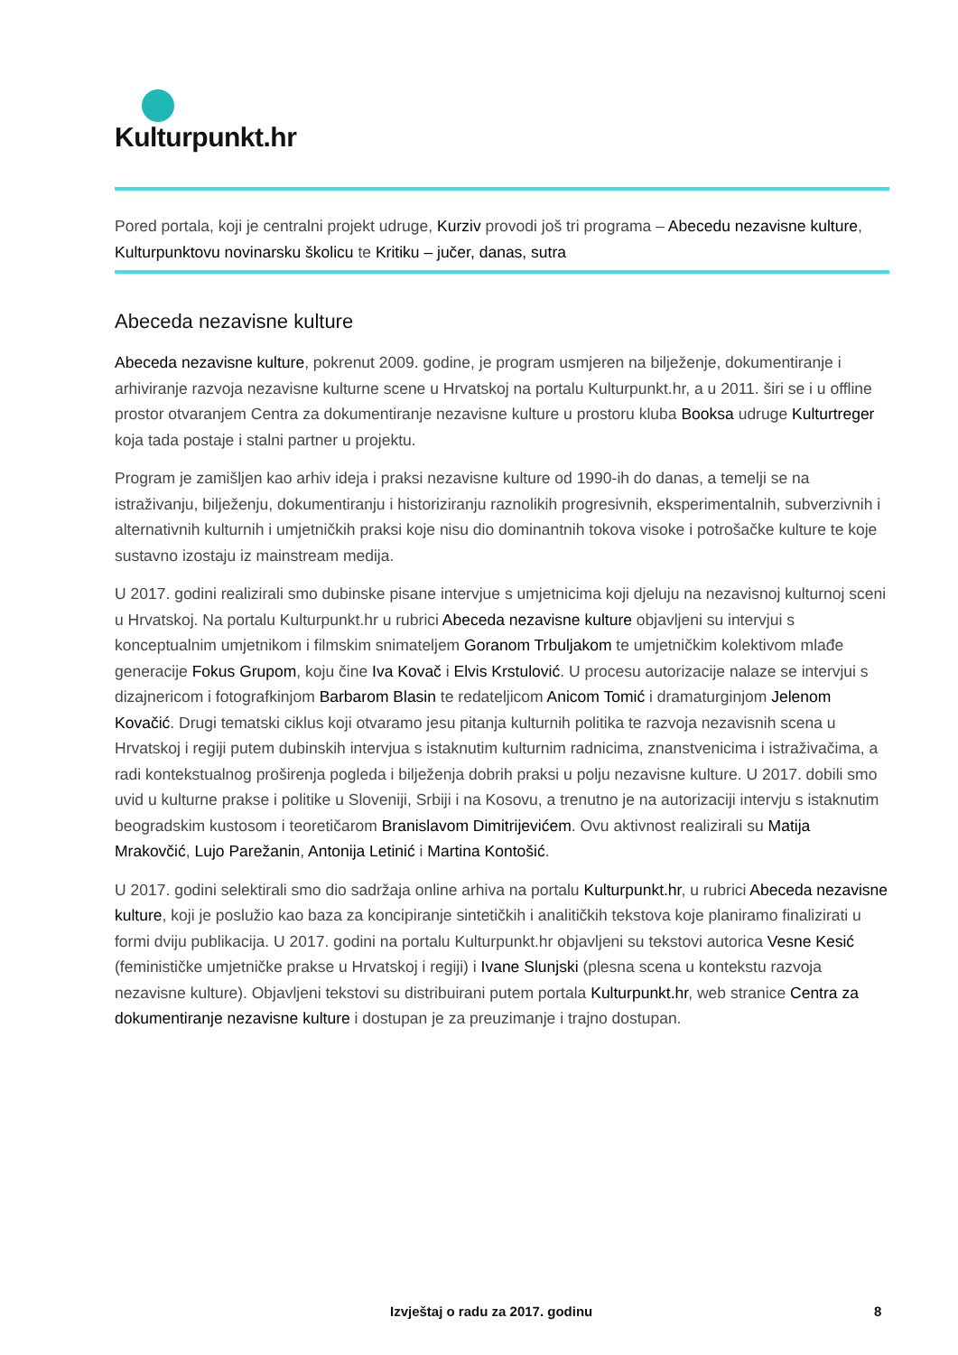Kulturpunkt.hr
Pored portala, koji je centralni projekt udruge, Kurziv provodi još tri programa – Abecedu nezavisne kulture, Kulturpunktovu novinarsku školicu te Kritiku – jučer, danas, sutra
Abeceda nezavisne kulture
Abeceda nezavisne kulture, pokrenut 2009. godine, je program usmjeren na bilježenje, dokumentiranje i arhiviranje razvoja nezavisne kulturne scene u Hrvatskoj na portalu Kulturpunkt.hr, a u 2011. širi se i u offline prostor otvaranjem Centra za dokumentiranje nezavisne kulture u prostoru kluba Booksa udruge Kulturtreger koja tada postaje i stalni partner u projektu.
Program je zamišljen kao arhiv ideja i praksi nezavisne kulture od 1990-ih do danas, a temelji se na istraživanju, bilježenju, dokumentiranju i historiziranju raznolikih progresivnih, eksperimentalnih, subverzivnih i alternativnih kulturnih i umjetničkih praksi koje nisu dio dominantnih tokova visoke i potrošačke kulture te koje sustavno izostaju iz mainstream medija.
U 2017. godini realizirali smo dubinske pisane intervjue s umjetnicima koji djeluju na nezavisnoj kulturnoj sceni u Hrvatskoj. Na portalu Kulturpunkt.hr u rubrici Abeceda nezavisne kulture objavljeni su intervjui s konceptualnim umjetnikom i filmskim snimateljem Goranom Trbuljakom te umjetničkim kolektivom mlađe generacije Fokus Grupom, koju čine Iva Kovač i Elvis Krstulović. U procesu autorizacije nalaze se intervjui s dizajnericom i fotografkinjom Barbarom Blasin te redateljicom Anicom Tomić i dramaturginjom Jelenom Kovačić. Drugi tematski ciklus koji otvaramo jesu pitanja kulturnih politika te razvoja nezavisnih scena u Hrvatskoj i regiji putem dubinskih intervjua s istaknutim kulturnim radnicima, znanstvenicima i istraživačima, a radi kontekstualnog proširenja pogleda i bilježenja dobrih praksi u polju nezavisne kulture. U 2017. dobili smo uvid u kulturne prakse i politike u Sloveniji, Srbiji i na Kosovu, a trenutno je na autorizaciji intervju s istaknutim beogradskim kustosom i teoretičarom Branislavom Dimitrijevićem. Ovu aktivnost realizirali su Matija Mrakovčić, Lujo Parežanin, Antonija Letinić i Martina Kontošić.
U 2017. godini selektirali smo dio sadržaja online arhiva na portalu Kulturpunkt.hr, u rubrici Abeceda nezavisne kulture, koji je poslužio kao baza za koncipiranje sintetičkih i analitičkih tekstova koje planiramo finalizirati u formi dviju publikacija. U 2017. godini na portalu Kulturpunkt.hr objavljeni su tekstovi autorica Vesne Kesić (feminističke umjetničke prakse u Hrvatskoj i regiji) i Ivane Slunjski (plesna scena u kontekstu razvoja nezavisne kulture). Objavljeni tekstovi su distribuirani putem portala Kulturpunkt.hr, web stranice Centra za dokumentiranje nezavisne kulture i dostupan je za preuzimanje i trajno dostupan.
Izvještaj o radu za 2017. godinu 8